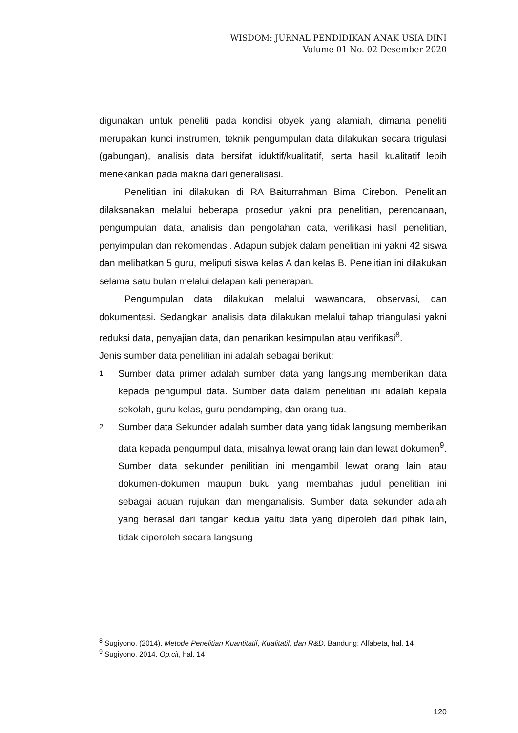WISDOM: JURNAL PENDIDIKAN ANAK USIA DINI
Volume 01 No. 02 Desember 2020
digunakan untuk peneliti pada kondisi obyek yang alamiah, dimana peneliti merupakan kunci instrumen, teknik pengumpulan data dilakukan secara trigulasi (gabungan), analisis data bersifat iduktif/kualitatif, serta hasil kualitatif lebih menekankan pada makna dari generalisasi.
Penelitian ini dilakukan di RA Baiturrahman Bima Cirebon. Penelitian dilaksanakan melalui beberapa prosedur yakni pra penelitian, perencanaan, pengumpulan data, analisis dan pengolahan data, verifikasi hasil penelitian, penyimpulan dan rekomendasi. Adapun subjek dalam penelitian ini yakni 42 siswa dan melibatkan 5 guru, meliputi siswa kelas A dan kelas B. Penelitian ini dilakukan selama satu bulan melalui delapan kali penerapan.
Pengumpulan data dilakukan melalui wawancara, observasi, dan dokumentasi. Sedangkan analisis data dilakukan melalui tahap triangulasi yakni reduksi data, penyajian data, dan penarikan kesimpulan atau verifikasi<sup>8</sup>.
Jenis sumber data penelitian ini adalah sebagai berikut:
1. Sumber data primer adalah sumber data yang langsung memberikan data kepada pengumpul data. Sumber data dalam penelitian ini adalah kepala sekolah, guru kelas, guru pendamping, dan orang tua.
2. Sumber data Sekunder adalah sumber data yang tidak langsung memberikan data kepada pengumpul data, misalnya lewat orang lain dan lewat dokumen<sup>9</sup>. Sumber data sekunder penilitian ini mengambil lewat orang lain atau dokumen-dokumen maupun buku yang membahas judul penelitian ini sebagai acuan rujukan dan menganalisis. Sumber data sekunder adalah yang berasal dari tangan kedua yaitu data yang diperoleh dari pihak lain, tidak diperoleh secara langsung
<sup>8</sup> Sugiyono. (2014). Metode Penelitian Kuantitatif, Kualitatif, dan R&D. Bandung: Alfabeta, hal. 14
<sup>9</sup> Sugiyono. 2014. Op.cit, hal. 14
120